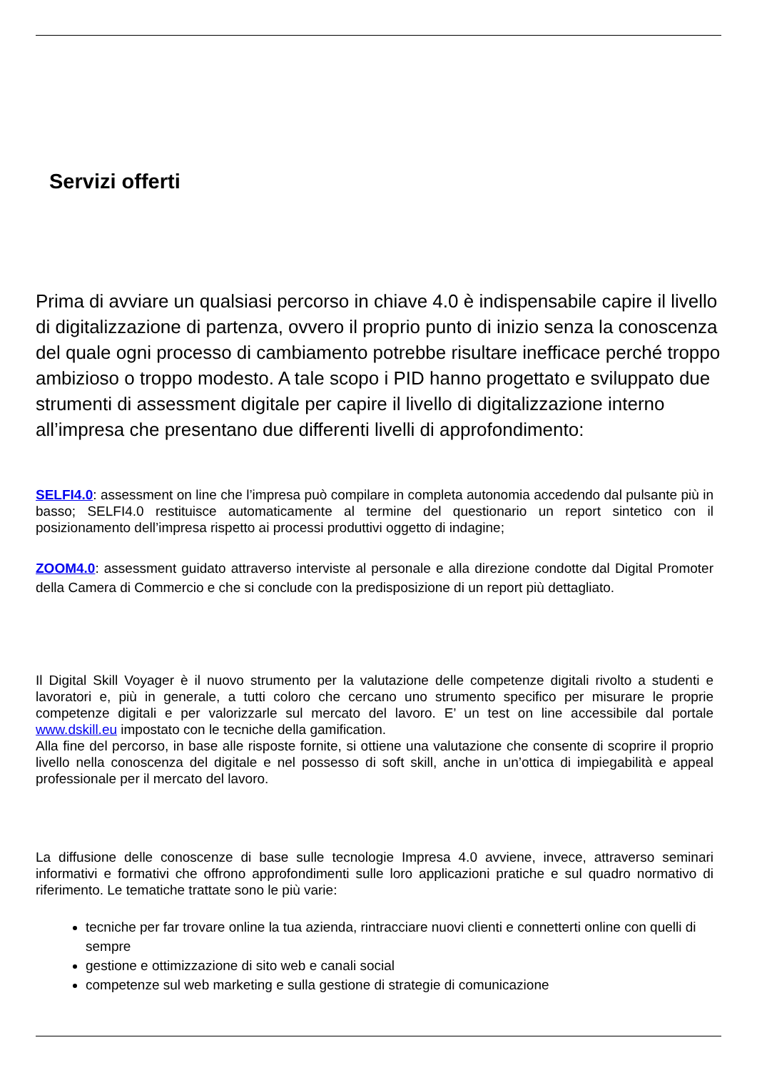Servizi offerti
Prima di avviare un qualsiasi percorso in chiave 4.0 è indispensabile capire il livello di digitalizzazione di partenza, ovvero il proprio punto di inizio senza la conoscenza del quale ogni processo di cambiamento potrebbe risultare inefficace perché troppo ambizioso o troppo modesto. A tale scopo i PID hanno progettato e sviluppato due strumenti di assessment digitale per capire il livello di digitalizzazione interno all’impresa che presentano due differenti livelli di approfondimento:
SELFI4.0: assessment on line che l’impresa può compilare in completa autonomia accedendo dal pulsante più in basso; SELFI4.0 restituisce automaticamente al termine del questionario un report sintetico con il posizionamento dell’impresa rispetto ai processi produttivi oggetto di indagine;
ZOOM4.0: assessment guidato attraverso interviste al personale e alla direzione condotte dal Digital Promoter della Camera di Commercio e che si conclude con la predisposizione di un report più dettagliato.
Il Digital Skill Voyager è il nuovo strumento per la valutazione delle competenze digitali rivolto a studenti e lavoratori e, più in generale, a tutti coloro che cercano uno strumento specifico per misurare le proprie competenze digitali e per valorizzarle sul mercato del lavoro. E’ un test on line accessibile dal portale www.dskill.eu impostato con le tecniche della gamification.
Alla fine del percorso, in base alle risposte fornite, si ottiene una valutazione che consente di scoprire il proprio livello nella conoscenza del digitale e nel possesso di soft skill, anche in un’ottica di impiegabilità e appeal professionale per il mercato del lavoro.
La diffusione delle conoscenze di base sulle tecnologie Impresa 4.0 avviene, invece, attraverso seminari informativi e formativi che offrono approfondimenti sulle loro applicazioni pratiche e sul quadro normativo di riferimento. Le tematiche trattate sono le più varie:
tecniche per far trovare online la tua azienda, rintracciare nuovi clienti e connetterti online con quelli di sempre
gestione e ottimizzazione di sito web e canali social
competenze sul web marketing e sulla gestione di strategie di comunicazione